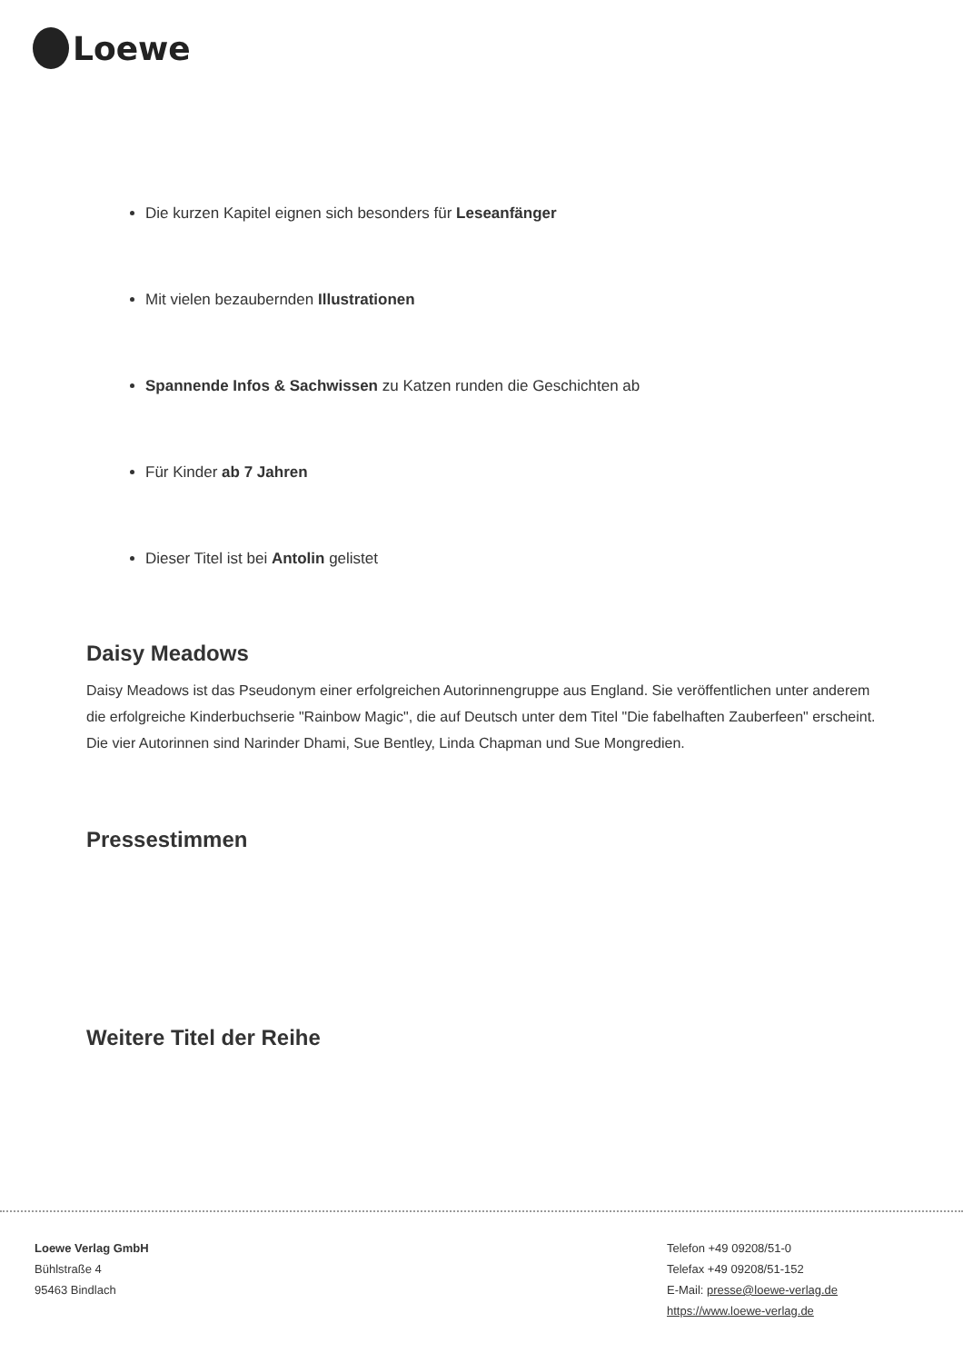Loewe
Die kurzen Kapitel eignen sich besonders für Leseanfänger
Mit vielen bezaubernden Illustrationen
Spannende Infos & Sachwissen zu Katzen runden die Geschichten ab
Für Kinder ab 7 Jahren
Dieser Titel ist bei Antolin gelistet
Daisy Meadows
Daisy Meadows ist das Pseudonym einer erfolgreichen Autorinnengruppe aus England. Sie veröffentlichen unter anderem die erfolgreiche Kinderbuchserie "Rainbow Magic", die auf Deutsch unter dem Titel "Die fabelhaften Zauberfeen" erscheint. Die vier Autorinnen sind Narinder Dhami, Sue Bentley, Linda Chapman und Sue Mongredien.
Pressestimmen
Weitere Titel der Reihe
Loewe Verlag GmbH
Bühlstraße 4
95463 Bindlach
Telefon +49 09208/51-0
Telefax +49 09208/51-152
E-Mail: presse@loewe-verlag.de
https://www.loewe-verlag.de